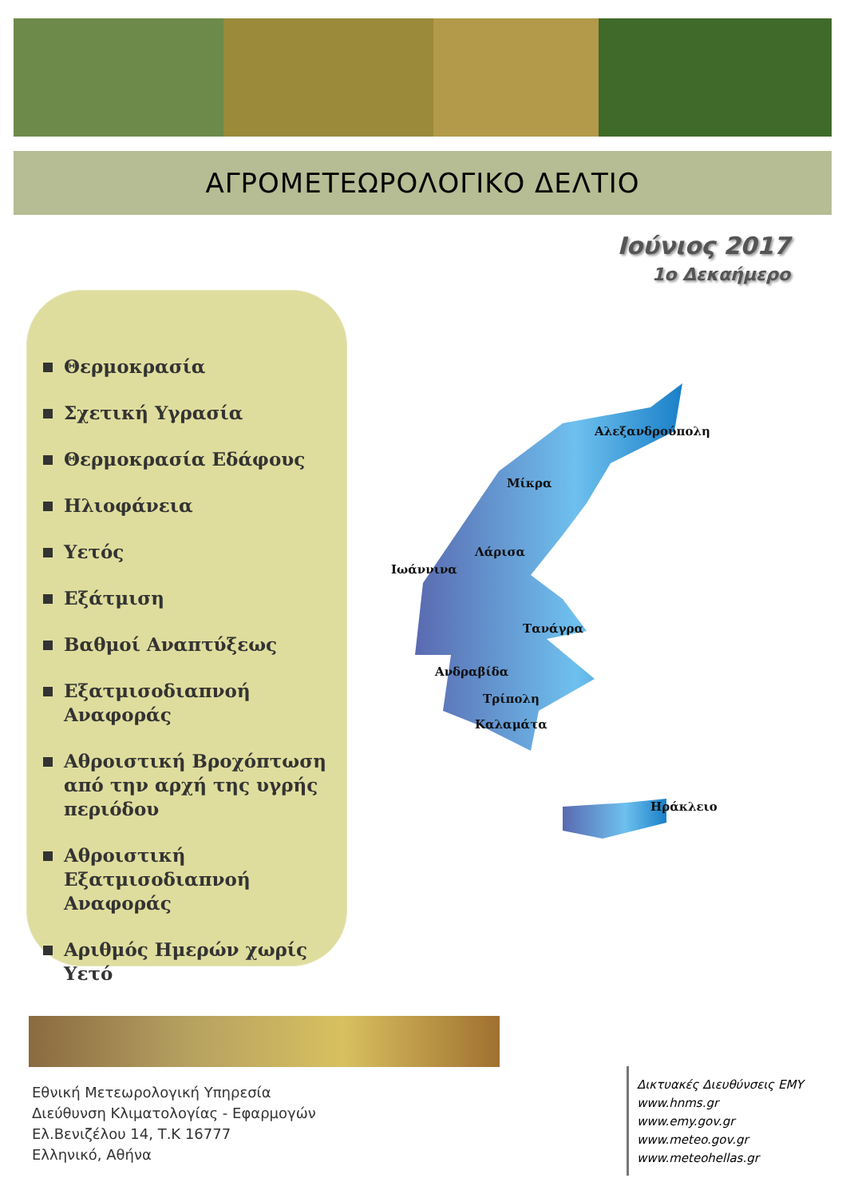ΑΓΡΟΜΕΤΕΩΡΟΛΟΓΙΚΟ ΔΕΛΤΙΟ
Ιούνιος 2017
1ο Δεκαήμερο
Θερμοκρασία
Σχετική Υγρασία
Θερμοκρασία Εδάφους
Ηλιοφάνεια
Υετός
Εξάτμιση
Βαθμοί Αναπτύξεως
Εξατμισοδιαπνοή Αναφοράς
Αθροιστική Βροχόπτωση από την αρχή της υγρής περιόδου
Αθροιστική Εξατμισοδιαπνοή Αναφοράς
Αριθμός Ημερών χωρίς Υετό
Αλεξανδρούπολη
Μίκρα
Λάρισα
Ιωάννινα
Τανάγρα
Ανδραβίδα
Τρίπολη
Καλαμάτα
Ηράκλειο
Εθνική Μετεωρολογική Υπηρεσία
Διεύθυνση Κλιματολογίας - Εφαρμογών
Ελ.Βενιζέλου 14, Τ.Κ 16777
Ελληνικό, Αθήνα
Δικτυακές Διευθύνσεις ΕΜΥ
www.hnms.gr
www.emy.gov.gr
www.meteo.gov.gr
www.meteohellas.gr